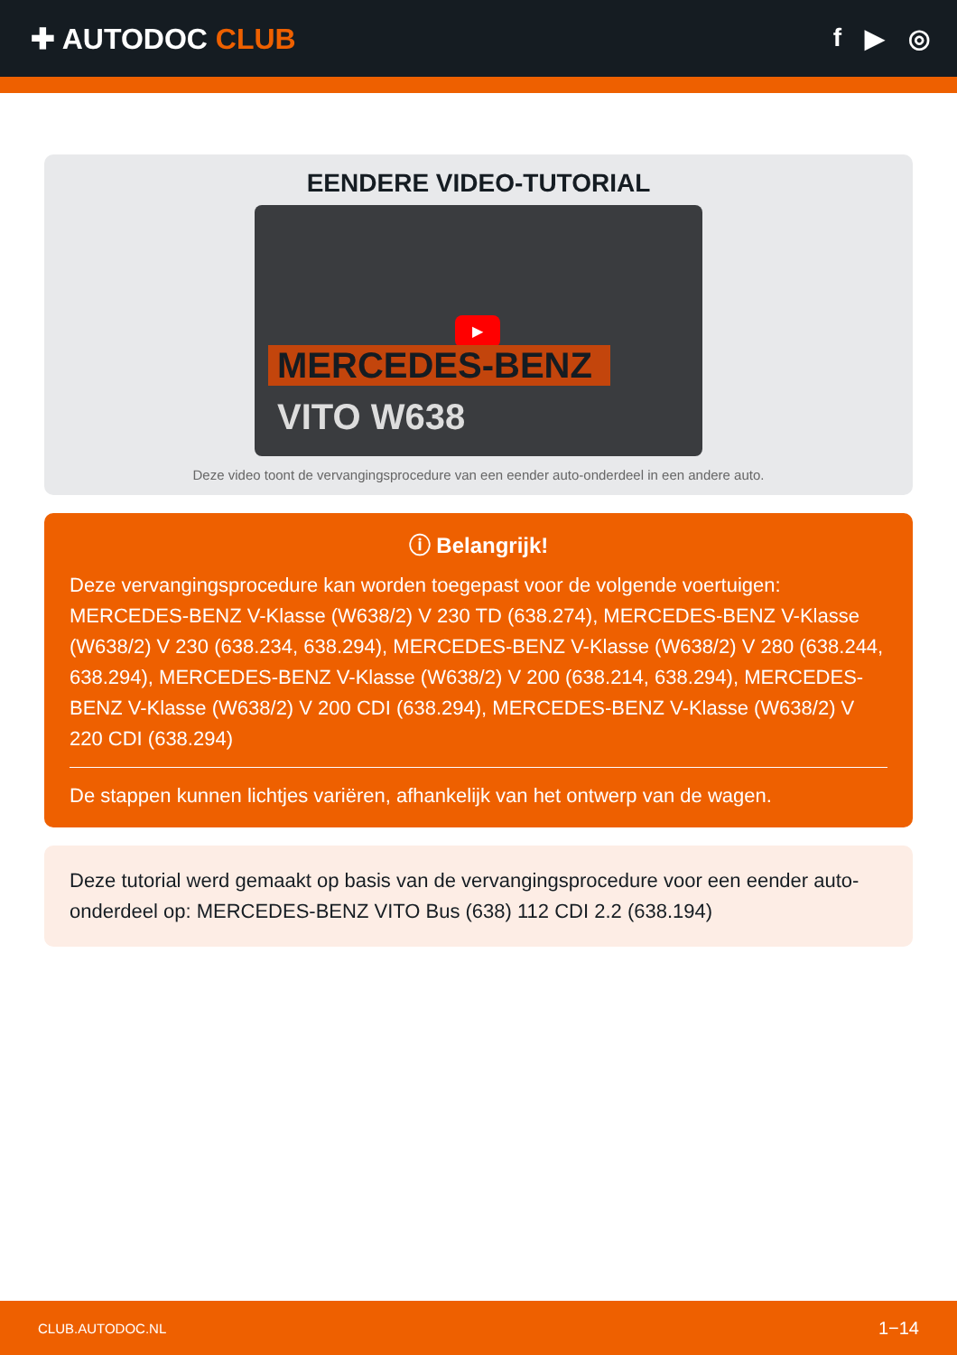✚ AUTODOC CLUB f ▶ ◎
EENDERE VIDEO-TUTORIAL
▶
MERCEDES-BENZ
VITO W638
Deze video toont de vervangingsprocedure van een eender auto-onderdeel in een andere auto.
ⓘ Belangrijk!
Deze vervangingsprocedure kan worden toegepast voor de volgende voertuigen: MERCEDES-BENZ V-Klasse (W638/2) V 230 TD (638.274), MERCEDES-BENZ V-Klasse (W638/2) V 230 (638.234, 638.294), MERCEDES-BENZ V-Klasse (W638/2) V 280 (638.244, 638.294), MERCEDES-BENZ V-Klasse (W638/2) V 200 (638.214, 638.294), MERCEDES-BENZ V-Klasse (W638/2) V 200 CDI (638.294), MERCEDES-BENZ V-Klasse (W638/2) V 220 CDI (638.294)
De stappen kunnen lichtjes variëren, afhankelijk van het ontwerp van de wagen.
Deze tutorial werd gemaakt op basis van de vervangingsprocedure voor een eender auto-onderdeel op: MERCEDES-BENZ VITO Bus (638) 112 CDI 2.2 (638.194)
CLUB.AUTODOC.NL 1−14